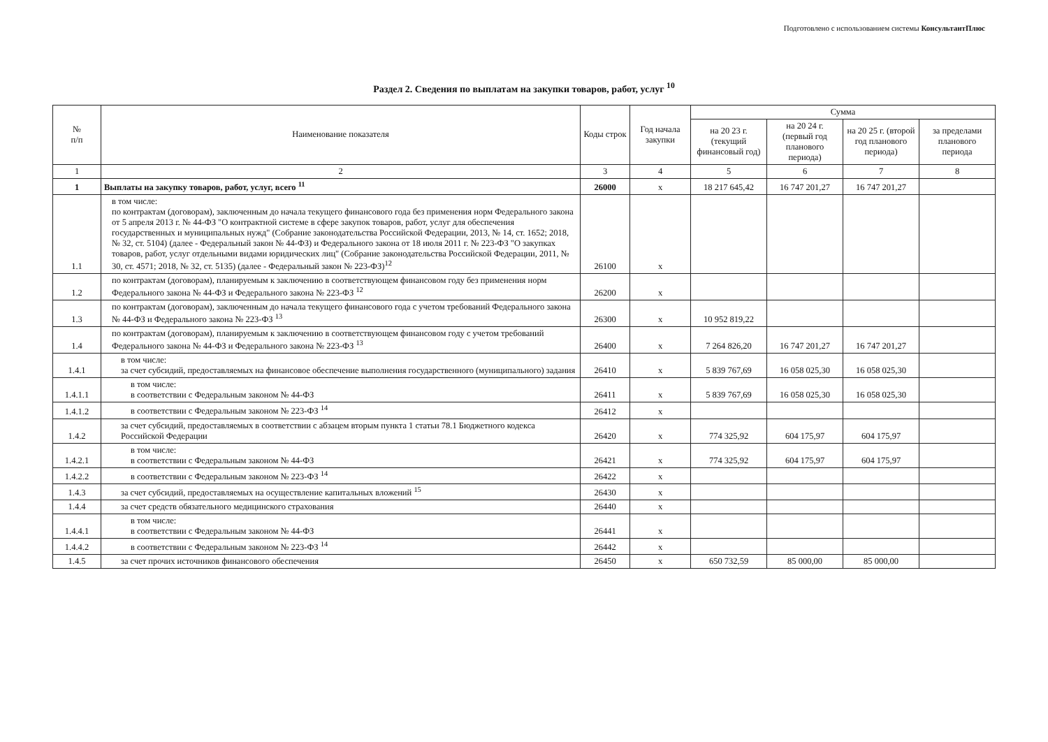Подготовлено с использованием системы КонсультантПлюс
Раздел 2. Сведения по выплатам на закупки товаров, работ, услуг <sup>10</sup>
| № п/п | Наименование показателя | Коды строк | Год начала закупки | Сумма | | | |
| --- | --- | --- | --- | --- | --- | --- | --- |
| | | | | на 20 23 г. (текущий финансовый год) | на 20 24 г. (первый год планового периода) | на 20 25 г. (второй год планового периода) | за пределами планового периода |
| 1 | 2 | 3 | 4 | 5 | 6 | 7 | 8 |
| 1 | Выплаты на закупку товаров, работ, услуг, всего <sup>11</sup> | 26000 | х | 18 217 645,42 | 16 747 201,27 | 16 747 201,27 | |
| 1.1 | в том числе: по контрактам (договорам), заключенным до начала текущего финансового года без применения норм Федерального закона от 5 апреля 2013 г. № 44-ФЗ "О контрактной системе в сфере закупок товаров, работ, услуг для обеспечения государственных и муниципальных нужд" (Собрание законодательства Российской Федерации, 2013, № 14, ст. 1652; 2018, № 32, ст. 5104) (далее - Федеральный закон № 44-ФЗ) и Федерального закона от 18 июля 2011 г. № 223-ФЗ "О закупках товаров, работ, услуг отдельными видами юридических лиц" (Собрание законодательства Российской Федерации, 2011, № 30, ст. 4571; 2018, № 32, ст. 5135) (далее - Федеральный закон № 223-ФЗ)<sup>12</sup> | 26100 | х | | | | |
| 1.2 | по контрактам (договорам), планируемым к заключению в соответствующем финансовом году без применения норм Федерального закона № 44-ФЗ и Федерального закона № 223-ФЗ <sup>12</sup> | 26200 | х | | | | |
| 1.3 | по контрактам (договорам), заключенным до начала текущего финансового года с учетом требований Федерального закона № 44-ФЗ и Федерального закона № 223-ФЗ <sup>13</sup> | 26300 | х | 10 952 819,22 | | | |
| 1.4 | по контрактам (договорам), планируемым к заключению в соответствующем финансовом году с учетом требований Федерального закона № 44-ФЗ и Федерального закона № 223-ФЗ <sup>13</sup> | 26400 | х | 7 264 826,20 | 16 747 201,27 | 16 747 201,27 | |
| 1.4.1 | в том числе: за счет субсидий, предоставляемых на финансовое обеспечение выполнения государственного (муниципального) задания | 26410 | х | 5 839 767,69 | 16 058 025,30 | 16 058 025,30 | |
| 1.4.1.1 | в том числе: в соответствии с Федеральным законом № 44-ФЗ | 26411 | х | 5 839 767,69 | 16 058 025,30 | 16 058 025,30 | |
| 1.4.1.2 | в соответствии с Федеральным законом № 223-ФЗ <sup>14</sup> | 26412 | х | | | | |
| 1.4.2 | за счет субсидий, предоставляемых в соответствии с абзацем вторым пункта 1 статьи 78.1 Бюджетного кодекса Российской Федерации | 26420 | х | 774 325,92 | 604 175,97 | 604 175,97 | |
| 1.4.2.1 | в том числе: в соответствии с Федеральным законом № 44-ФЗ | 26421 | х | 774 325,92 | 604 175,97 | 604 175,97 | |
| 1.4.2.2 | в соответствии с Федеральным законом № 223-ФЗ <sup>14</sup> | 26422 | х | | | | |
| 1.4.3 | за счет субсидий, предоставляемых на осуществление капитальных вложений <sup>15</sup> | 26430 | х | | | | |
| 1.4.4 | за счет средств обязательного медицинского страхования | 26440 | х | | | | |
| 1.4.4.1 | в том числе: в соответствии с Федеральным законом № 44-ФЗ | 26441 | х | | | | |
| 1.4.4.2 | в соответствии с Федеральным законом № 223-ФЗ <sup>14</sup> | 26442 | х | | | | |
| 1.4.5 | за счет прочих источников финансового обеспечения | 26450 | х | 650 732,59 | 85 000,00 | 85 000,00 | |